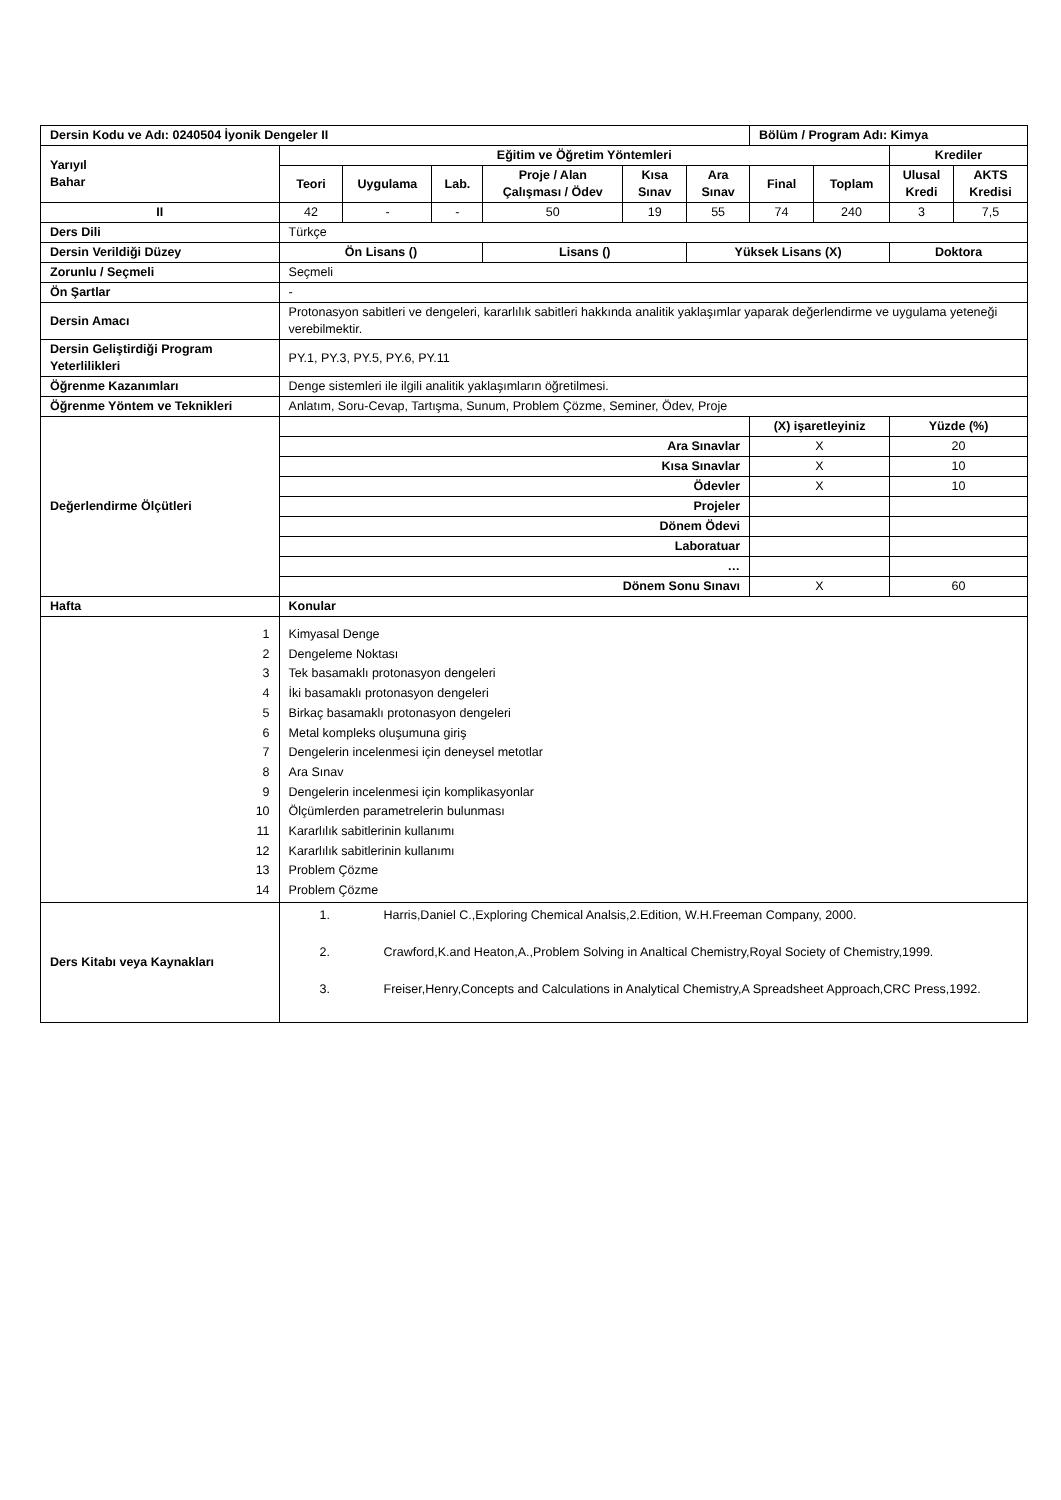| Dersin Kodu ve Adı: 0240504 İyonik Dengeler II | | | | | | | Bölüm / Program Adı: Kimya | | | |
| Yarıyıl Bahar | Eğitim ve Öğretim Yöntemleri | | | | | | | | Krediler | |
| | Teori | Uygulama | Lab. | Proje / Alan Çalışması / Ödev | Kısa Sınav | Ara Sınav | Final | Toplam | Ulusal Kredi | AKTS Kredisi |
| II | 42 | - | - | 50 | 19 | 55 | 74 | 240 | 3 | 7,5 |
| Ders Dili | Türkçe | | | | | | | | | |
| Dersin Verildiği Düzey | Ön Lisans () | | | Lisans () | | Yüksek Lisans (X) | | | Doktora | |
| Zorunlu / Seçmeli | Seçmeli | | | | | | | | | |
| Ön Şartlar | - | | | | | | | | | |
| Dersin Amacı | Protonasyon sabitleri ve dengeleri, kararlılık sabitleri hakkında analitik yaklaşımlar yaparak değerlendirme ve uygulama yeteneği verebilmektir. | | | | | | | | | |
| Dersin Geliştirdiği Program Yeterlilikleri | PY.1, PY.3, PY.5, PY.6, PY.11 | | | | | | | | | |
| Öğrenme Kazanımları | Denge sistemleri ile ilgili analitik yaklaşımların öğretilmesi. | | | | | | | | | |
| Öğrenme Yöntem ve Teknikleri | Anlatım, Soru-Cevap, Tartışma, Sunum, Problem Çözme, Seminer, Ödev, Proje | | | | | | | | | |
| Değerlendirme Ölçütleri | | | | | | | (X) işaretleyiniz | | Yüzde (%) | |
| | Ara Sınavlar | | | | | | X | | 20 | |
| | Kısa Sınavlar | | | | | | X | | 10 | |
| | Ödevler | | | | | | X | | 10 | |
| | Projeler | | | | | | | | | |
| | Dönem Ödevi | | | | | | | | | |
| | Laboratuar | | | | | | | | | |
| | … | | | | | | | | | |
| | Dönem Sonu Sınavı | | | | | | X | | 60 | |
| Hafta | Konular | | | | | | | | | |
| 1 2 3 4 5 6 7 8 9 10 11 12 13 14 | Kimyasal Denge Dengeleme Noktası Tek basamaklı protonasyon dengeleri İki basamaklı protonasyon dengeleri Birkaç basamaklı protonasyon dengeleri Metal kompleks oluşumuna giriş Dengelerin incelenmesi için deneysel metotlar Ara Sınav Dengelerin incelenmesi için komplikasyonlar Ölçümlerden parametrelerin bulunması Kararlılık sabitlerinin kullanımı Kararlılık sabitlerinin kullanımı Problem Çözme Problem Çözme | | | | | | | | | |
| Ders Kitabı veya Kaynakları | 1. Harris,Daniel C.,Exploring Chemical Analsis,2.Edition, W.H.Freeman Company, 2000. 2. Crawford,K.and Heaton,A.,Problem Solving in Analtical Chemistry,Royal Society of Chemistry,1999. 3. Freiser,Henry,Concepts and Calculations in Analytical Chemistry,A Spreadsheet Approach,CRC Press,1992. | | | | | | | | | |